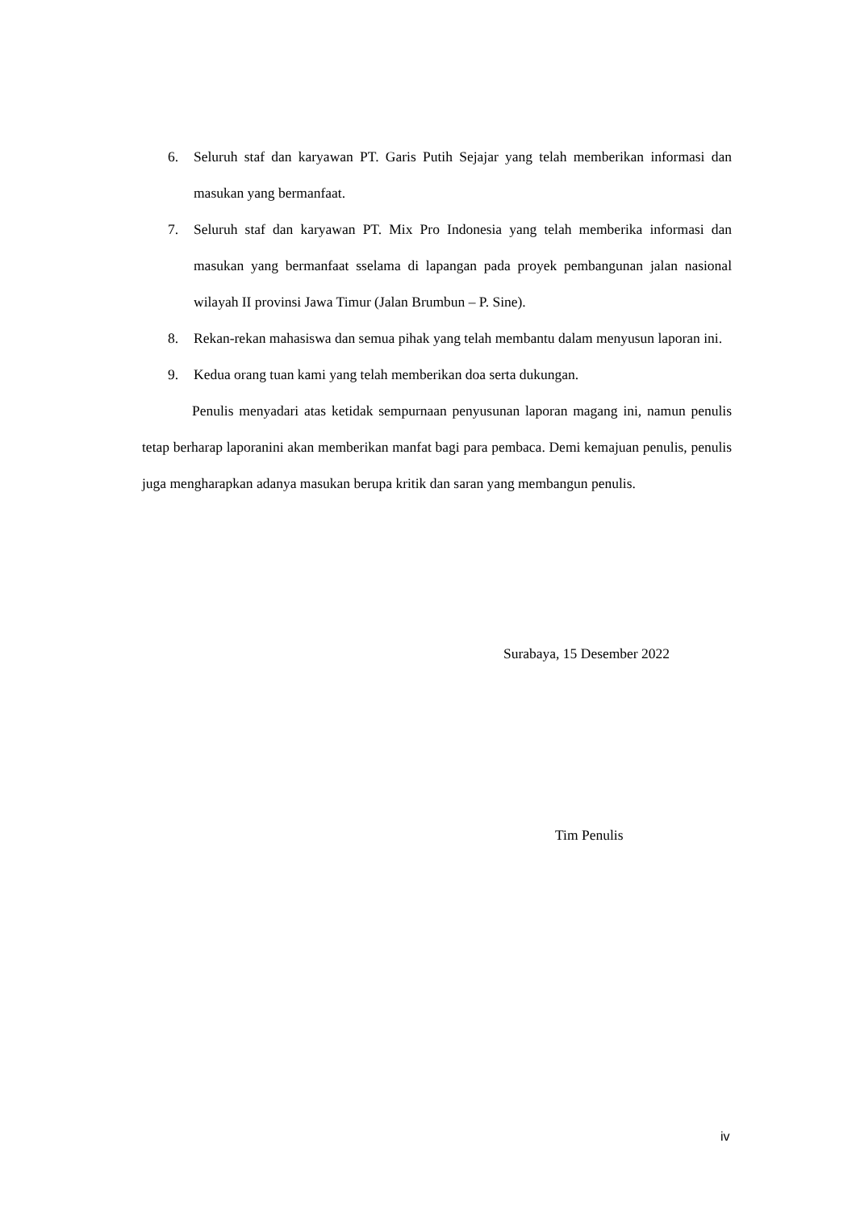6. Seluruh staf dan karyawan PT. Garis Putih Sejajar yang telah memberikan informasi dan masukan yang bermanfaat.
7. Seluruh staf dan karyawan PT. Mix Pro Indonesia yang telah memberika informasi dan masukan yang bermanfaat sselama di lapangan pada proyek pembangunan jalan nasional wilayah II provinsi Jawa Timur (Jalan Brumbun – P. Sine).
8. Rekan-rekan mahasiswa dan semua pihak yang telah membantu dalam menyusun laporan ini.
9. Kedua orang tuan kami yang telah memberikan doa serta dukungan.
Penulis menyadari atas ketidak sempurnaan penyusunan laporan magang ini, namun penulis tetap berharap laporanini akan memberikan manfat bagi para pembaca. Demi kemajuan penulis, penulis juga mengharapkan adanya masukan berupa kritik dan saran yang membangun penulis.
Surabaya, 15 Desember 2022
Tim Penulis
iv